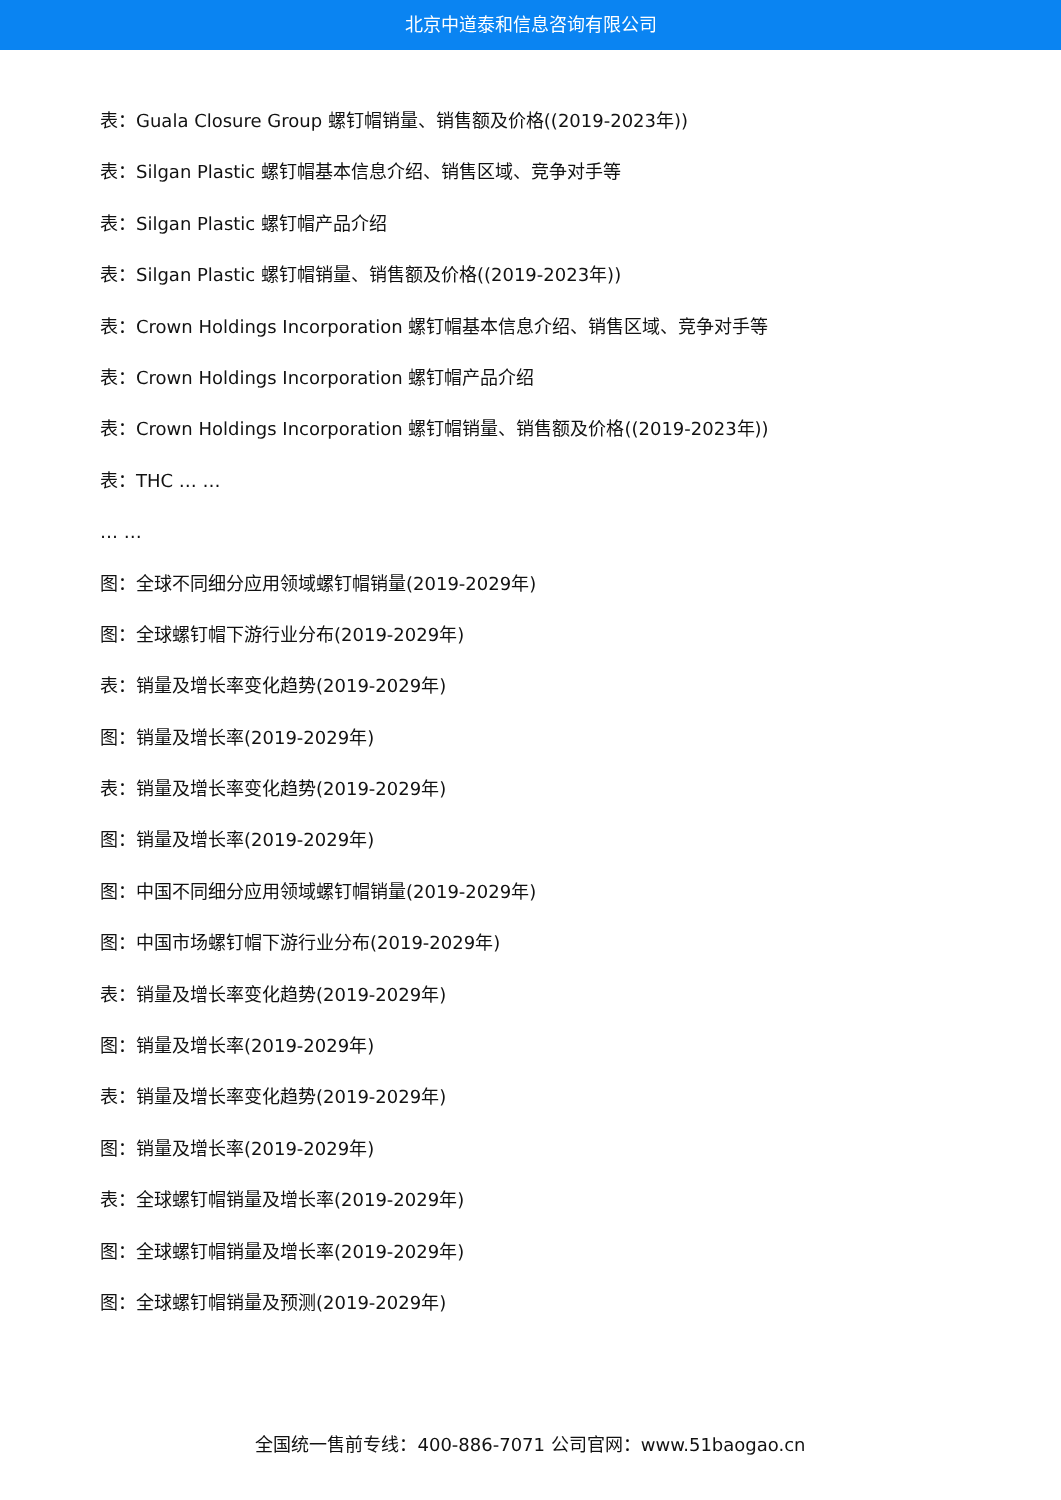北京中道泰和信息咨询有限公司
表：Guala Closure Group 螺钉帽销量、销售额及价格((2019-2023年))
表：Silgan Plastic 螺钉帽基本信息介绍、销售区域、竞争对手等
表：Silgan Plastic 螺钉帽产品介绍
表：Silgan Plastic 螺钉帽销量、销售额及价格((2019-2023年))
表：Crown Holdings Incorporation 螺钉帽基本信息介绍、销售区域、竞争对手等
表：Crown Holdings Incorporation 螺钉帽产品介绍
表：Crown Holdings Incorporation 螺钉帽销量、销售额及价格((2019-2023年))
表：THC … …
… …
图：全球不同细分应用领域螺钉帽销量(2019-2029年)
图：全球螺钉帽下游行业分布(2019-2029年)
表：销量及增长率变化趋势(2019-2029年)
图：销量及增长率(2019-2029年)
表：销量及增长率变化趋势(2019-2029年)
图：销量及增长率(2019-2029年)
图：中国不同细分应用领域螺钉帽销量(2019-2029年)
图：中国市场螺钉帽下游行业分布(2019-2029年)
表：销量及增长率变化趋势(2019-2029年)
图：销量及增长率(2019-2029年)
表：销量及增长率变化趋势(2019-2029年)
图：销量及增长率(2019-2029年)
表：全球螺钉帽销量及增长率(2019-2029年)
图：全球螺钉帽销量及增长率(2019-2029年)
图：全球螺钉帽销量及预测(2019-2029年)
全国统一售前专线：400-886-7071 公司官网：www.51baogao.cn